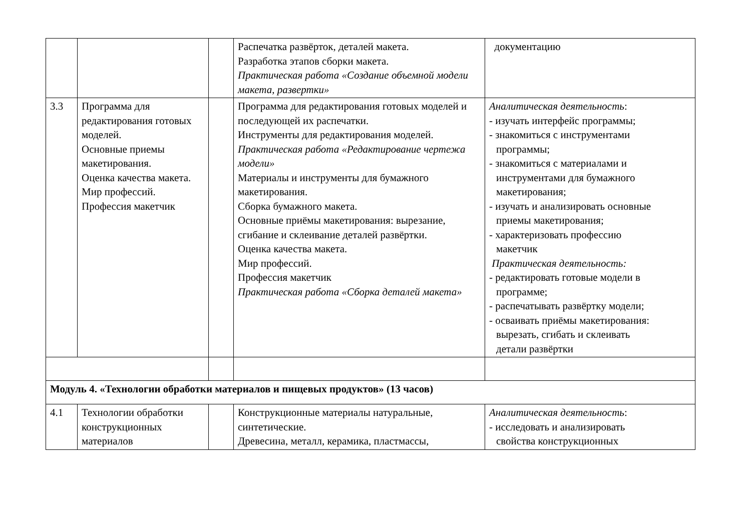| | | | Распечатка развёрток, деталей макета. Разработка этапов сборки макета. Практическая работа «Создание объемной модели макета, развертки» | документацию |
| 3.3 | Программа для редактирования готовых моделей. Основные приемы макетирования. Оценка качества макета. Мир профессий. Профессия макетчик | | Программа для редактирования готовых моделей и последующей их распечатки. Инструменты для редактирования моделей. Практическая работа «Редактирование чертежа модели» Материалы и инструменты для бумажного макетирования. Сборка бумажного макета. Основные приёмы макетирования: вырезание, сгибание и склеивание деталей развёртки. Оценка качества макета. Мир профессий. Профессия макетчик Практическая работа «Сборка деталей макета» | Аналитическая деятельность : - изучать интерфейс программы; - знакомиться с инструментами программы; - знакомиться с материалами и инструментами для бумажного макетирования; - изучать и анализировать основные приемы макетирования; - характеризовать профессию макетчик Практическая деятельность: - редактировать готовые модели в программе; - распечатывать развёртку модели; - осваивать приёмы макетирования: вырезать, сгибать и склеивать детали развёртки |
| Модуль 4. «Технологии обработки материалов и пищевых продуктов» (13 часов) | | | | |
| 4.1 | Технологии обработки конструкционных материалов | | Конструкционные материалы натуральные, синтетические. Древесина, металл, керамика, пластмассы, | Аналитическая деятельность : - исследовать и анализировать свойства конструкционных |